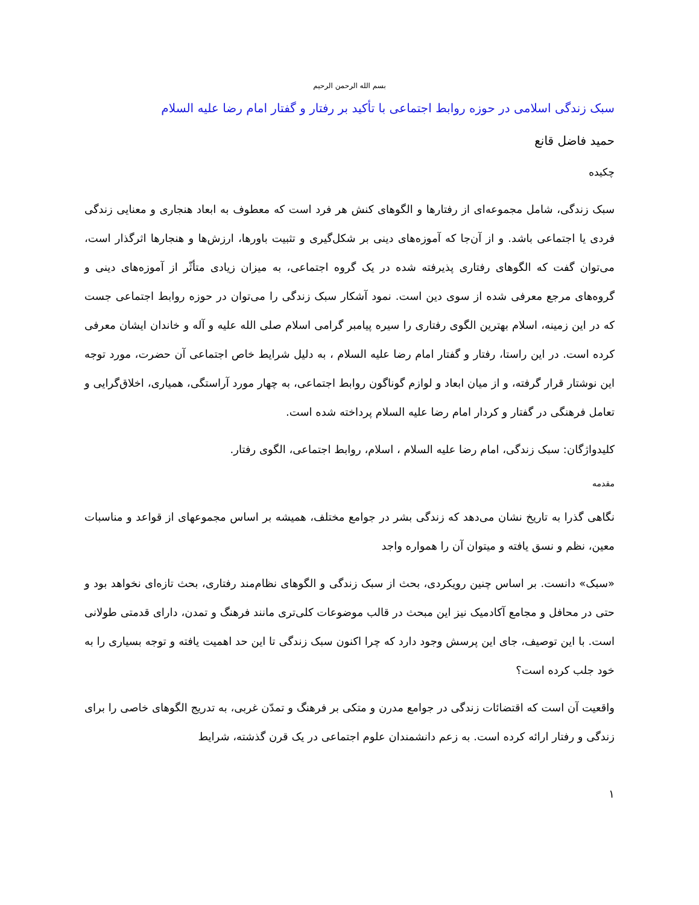بسم الله الرحمن الرحیم
سبک زندگی اسلامی در حوزه روابط اجتماعی با تأکید بر رفتار و گفتار امام رضا علیه السلام
حمید فاضل قانع
چکیده
سبک زندگی، شامل مجموعه‌ای از رفتارها و الگوهای کنش هر فرد است که معطوف به ابعاد هنجاری و معنایی زندگی فردی یا اجتماعی باشد. و از آن‌جا که آموزه‌های دینی بر شکل‌گیری و تثبیت باورها، ارزش‌ها و هنجارها اثرگذار است، می‌توان گفت که الگوهای رفتاری پذیرفته شده در یک گروه اجتماعی، به میزان زیادی متأثّر از آموزه‌های دینی و گروه‌های مرجع معرفی شده از سوی دین است. نمود آشکار سبک زندگی را می‌توان در حوزه روابط اجتماعی جست که در این زمینه، اسلام بهترین الگوی رفتاری را سیره پیامبر گرامی اسلام صلی الله علیه و آله و خاندان ایشان معرفی کرده است. در این راستا، رفتار و گفتار امام رضا علیه السلام ، به دلیل شرایط خاص اجتماعی آن حضرت، مورد توجه این نوشتار قرار گرفته، و از میان ابعاد و لوازم گوناگون روابط اجتماعی، به چهار مورد آراستگی، همیاری، اخلاق‌گرایی و تعامل فرهنگی در گفتار و کردار امام رضا علیه السلام پرداخته شده است.
کلیدواژگان: سبک زندگی، امام رضا علیه السلام ، اسلام، روابط اجتماعی، الگوی رفتار.
مقدمه
نگاهی گذرا به تاریخ نشان می‌دهد که زندگی بشر در جوامع مختلف، همیشه بر اساس مجموعهای از قواعد و مناسبات معین، نظم و نسق یافته و میتوان آن را همواره واجد
«سبک» دانست. بر اساس چنین رویکردی، بحث از سبک زندگی و الگوهای نظام‌مند رفتاری، بحث تازه‌ای نخواهد بود و حتی در محافل و مجامع آکادمیک نیز این مبحث در قالب موضوعات کلی‌تری مانند فرهنگ و تمدن، دارای قدمتی طولانی است. با این توصیف، جای این پرسش وجود دارد که چرا اکنون سبک زندگی تا این حد اهمیت یافته و توجه بسیاری را به خود جلب کرده است؟
واقعیت آن است که اقتضائات زندگی در جوامع مدرن و متکی بر فرهنگ و تمدّن غربی، به تدریج الگوهای خاصی را برای زندگی و رفتار ارائه کرده است. به زعم دانشمندان علوم اجتماعی در یک قرن گذشته، شرایط
۱